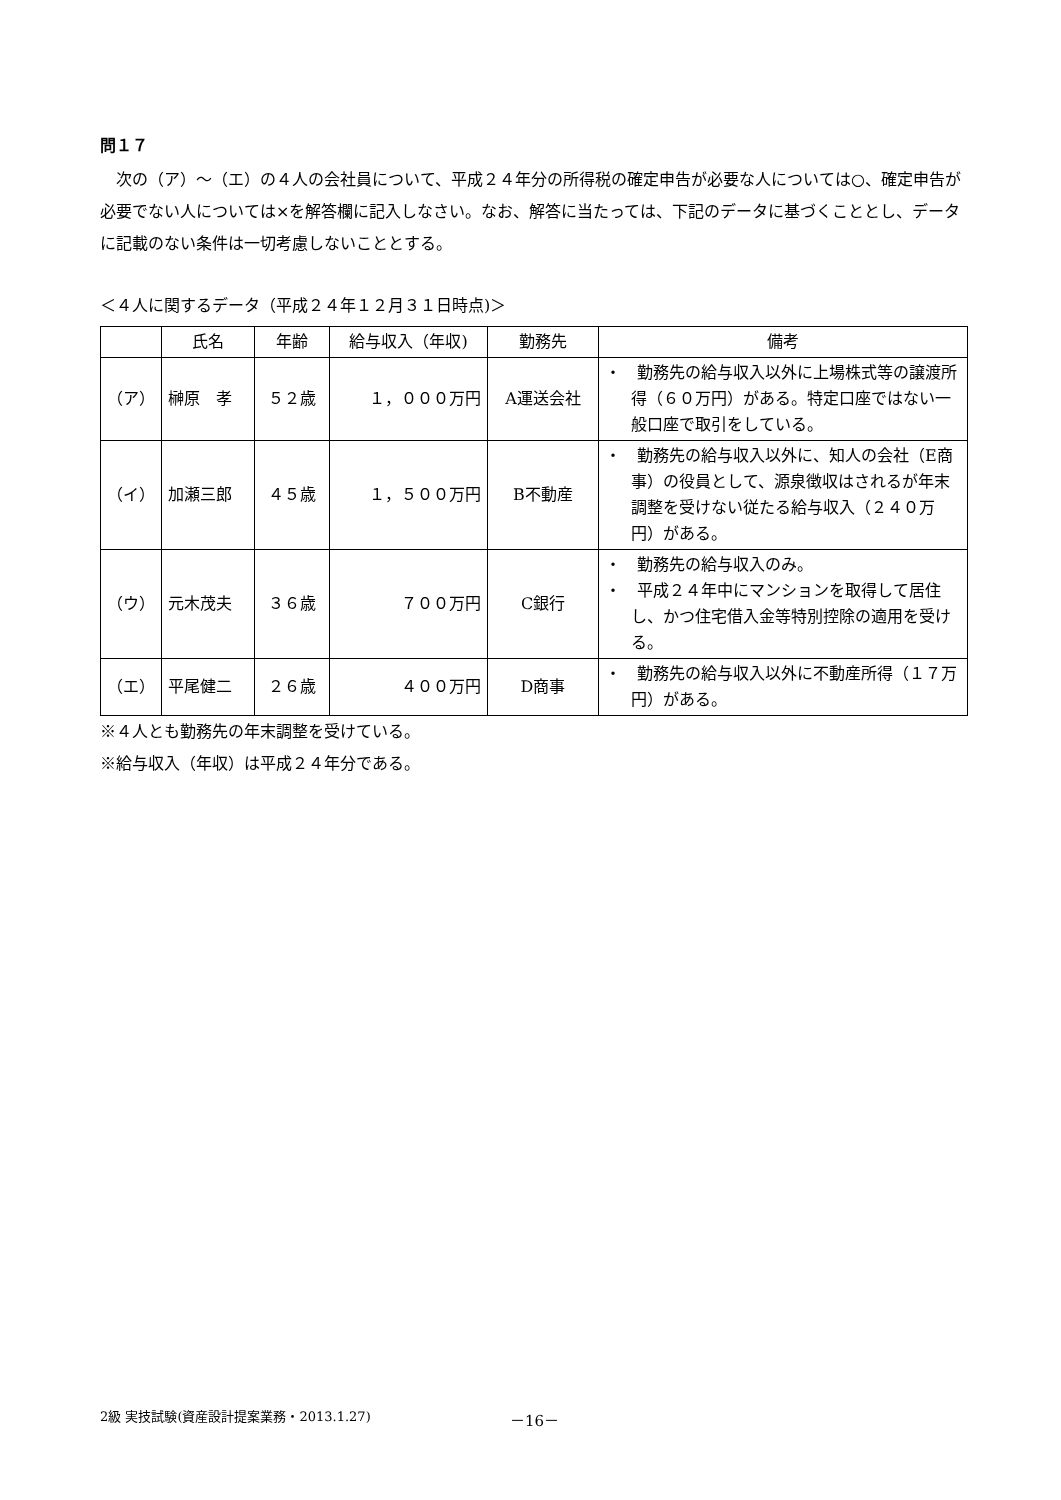問１７
　次の（ア）～（エ）の４人の会社員について、平成２４年分の所得税の確定申告が必要な人については○、確定申告が必要でない人については×を解答欄に記入しなさい。なお、解答に当たっては、下記のデータに基づくこととし、データに記載のない条件は一切考慮しないこととする。
＜４人に関するデータ（平成２４年１２月３１日時点)＞
| | 氏名 | 年齢 | 給与収入（年収) | 勤務先 | 備考 |
| --- | --- | --- | --- | --- | --- |
| （ア） | 榊原 孝 | ５２歳 | １，０００万円 | A運送会社 | ・ 勤務先の給与収入以外に上場株式等の譲渡所得（６０万円）がある。特定口座ではない一般口座で取引をしている。 |
| （イ） | 加瀬三郎 | ４５歳 | １，５００万円 | B不動産 | ・ 勤務先の給与収入以外に、知人の会社（E商事）の役員として、源泉徴収はされるが年末調整を受けない従たる給与収入（２４０万円）がある。 |
| （ウ） | 元木茂夫 | ３６歳 | ７００万円 | C銀行 | ・ 勤務先の給与収入のみ。 ・ 平成２４年中にマンションを取得して居住し、かつ住宅借入金等特別控除の適用を受ける。 |
| （エ） | 平尾健二 | ２６歳 | ４００万円 | D商事 | ・ 勤務先の給与収入以外に不動産所得（１７万円）がある。 |
※４人とも勤務先の年末調整を受けている。
※給与収入（年収）は平成２４年分である。
2級 実技試験(資産設計提案業務・2013.1.27)
－16－